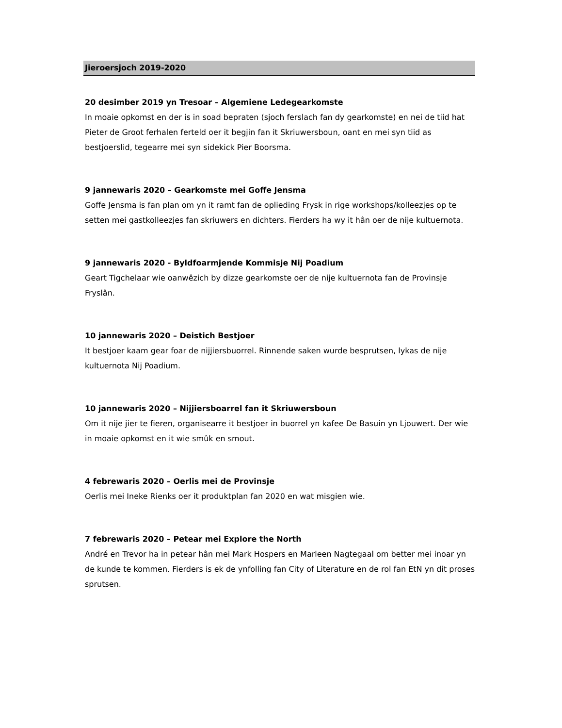Jieroersjoch 2019-2020
20 desimber 2019 yn Tresoar – Algemiene Ledegearkomste
In moaie opkomst en der is in soad bepraten (sjoch ferslach fan dy gearkomste) en nei de tiid hat Pieter de Groot ferhalen ferteld oer it begjin fan it Skriuwersboun, oant en mei syn tiid as bestjoerslid, tegearre mei syn sidekick Pier Boorsma.
9 jannewaris 2020 – Gearkomste mei Goffe Jensma
Goffe Jensma is fan plan om yn it ramt fan de oplieding Frysk in rige workshops/kolleezjes op te setten mei gastkolleezjes fan skriuwers en dichters. Fierders ha wy it hân oer de nije kultuernota.
9 jannewaris 2020 - Byldfoarmjende Kommisje Nij Poadium
Geart Tigchelaar wie oanwêzich by dizze gearkomste oer de nije kultuernota fan de Provinsje Fryslân.
10 jannewaris 2020 – Deistich Bestjoer
It bestjoer kaam gear foar de nijjiersbuorrel. Rinnende saken wurde besprutsen, lykas de nije kultuernota Nij Poadium.
10 jannewaris 2020 – Nijjiersboarrel fan it Skriuwersboun
Om it nije jier te fieren, organisearre it bestjoer in buorrel yn kafee De Basuin yn Ljouwert. Der wie in moaie opkomst en it wie smûk en smout.
4 febrewaris 2020 – Oerlis mei de Provinsje
Oerlis mei Ineke Rienks oer it produktplan fan 2020 en wat misgien wie.
7 febrewaris 2020 – Petear mei Explore the North
André en Trevor ha in petear hân mei Mark Hospers en Marleen Nagtegaal om better mei inoar yn de kunde te kommen. Fierders is ek de ynfolling fan City of Literature en de rol fan EtN yn dit proses sprutsen.